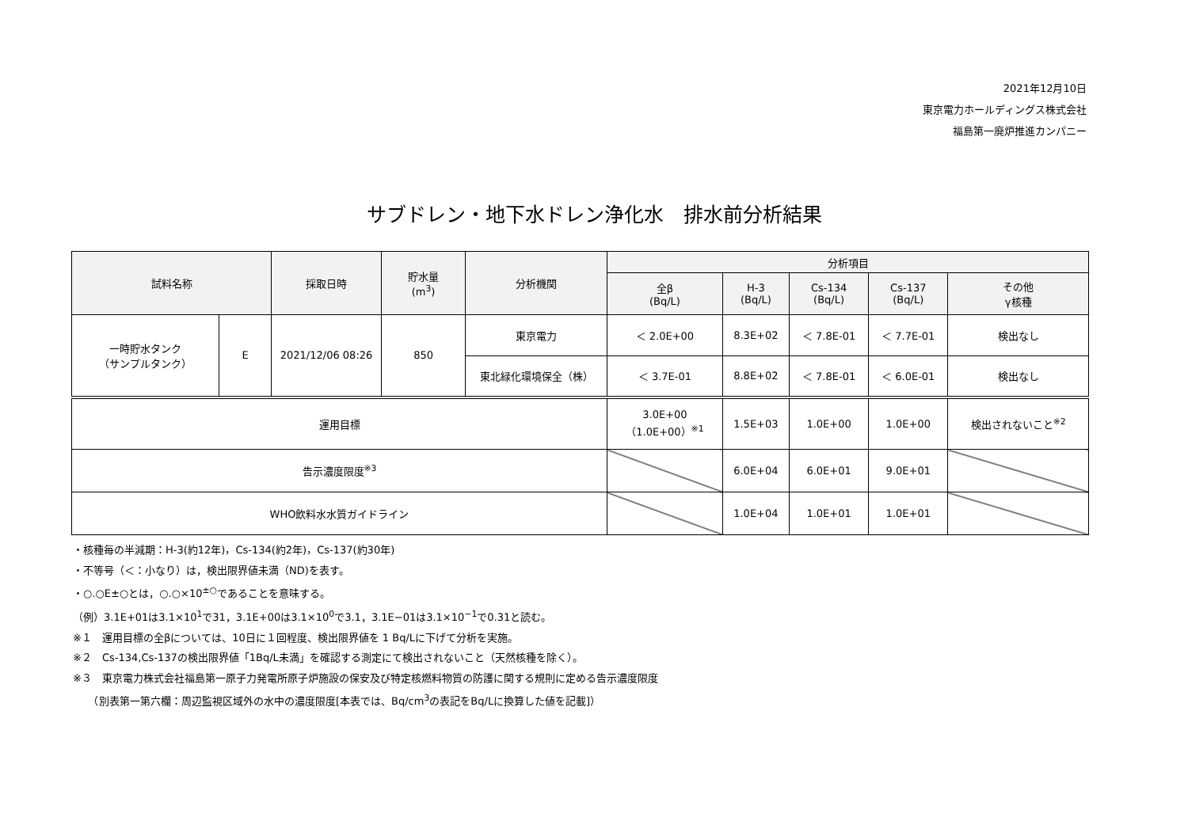2021年12月10日
東京電力ホールディングス株式会社
福島第一廃炉推進カンパニー
サブドレン・地下水ドレン浄化水　排水前分析結果
| 試料名称 | | 採取日時 | 貯水量 (m<sup>3</sup>) | 分析機関 | 分析項目 | | | | |
| --- | --- | --- | --- | --- | --- | --- | --- | --- | --- |
| | | | | | 全β (Bq/L) | H-3 (Bq/L) | Cs-134 (Bq/L) | Cs-137 (Bq/L) | その他 γ核種 |
| 一時貯水タンク （サンプルタンク） | E | 2021/12/06 08:26 | 850 | 東京電力 | ＜ 2.0E+00 | 8.3E+02 | ＜ 7.8E-01 | ＜ 7.7E-01 | 検出なし |
| | | | | 東北緑化環境保全（株） | ＜ 3.7E-01 | 8.8E+02 | ＜ 7.8E-01 | ＜ 6.0E-01 | 検出なし |
| 運用目標 | | | | | 3.0E+00 （1.0E+00）<sup>※1</sup> | 1.5E+03 | 1.0E+00 | 1.0E+00 | 検出されないこと<sup>※2</sup> |
| 告示濃度限度<sup>※3</sup> | | | | | | 6.0E+04 | 6.0E+01 | 9.0E+01 | |
| WHO飲料水水質ガイドライン | | | | | | 1.0E+04 | 1.0E+01 | 1.0E+01 | |
・核種毎の半減期：H-3(約12年)，Cs-134(約2年)，Cs-137(約30年)
・不等号（＜：小なり）は，検出限界値未満（ND)を表す。
・○.○E±○とは，○.○×10<sup>±○</sup>であることを意味する。
（例）3.1E+01は3.1×10<sup>1</sup>で31，3.1E+00は3.1×10<sup>0</sup>で3.1，3.1E−01は3.1×10<sup>−1</sup>で0.31と読む。
※１　運用目標の全βについては、10日に１回程度、検出限界値を 1 Bq/Lに下げて分析を実施。
※２　Cs-134,Cs-137の検出限界値「1Bq/L未満」を確認する測定にて検出されないこと（天然核種を除く）。
※３　東京電力株式会社福島第一原子力発電所原子炉施設の保安及び特定核燃料物質の防護に関する規則に定める告示濃度限度
　　（別表第一第六欄：周辺監視区域外の水中の濃度限度[本表では、Bq/cm<sup>3</sup>の表記をBq/Lに換算した値を記載]）